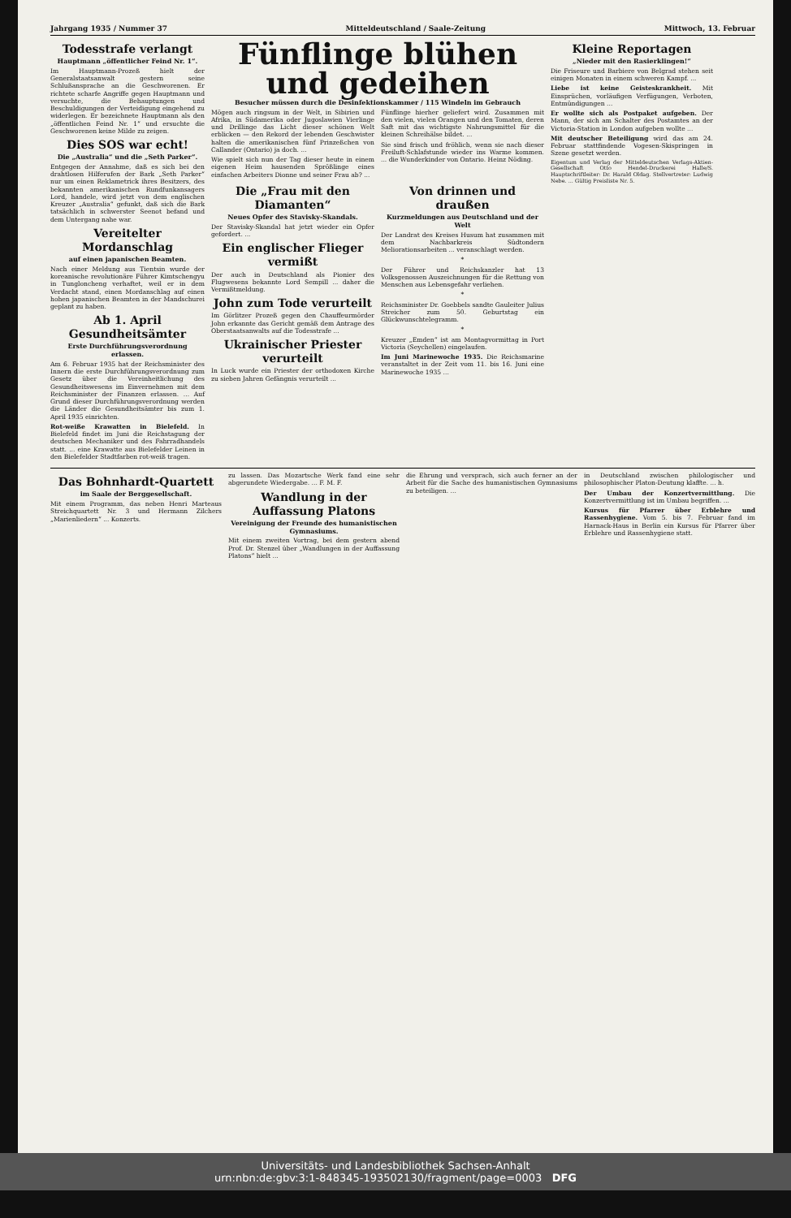Jahrgang 1935 / Nummer 37 Mitteldeutschland / Saale-Zeitung Mittwoch, 13. Februar
Todesstrafe verlangt
Hauptmann „öffentlicher Feind Nr. 1“.
Im Hauptmann-Prozeß hielt der Generalstaatsanwalt gestern seine Schlußansprache an die Geschworenen. Er richtete scharfe Angriffe gegen Hauptmann und versuchte, die Behauptungen und Beschuldigungen der Verteidigung eingehend zu widerlegen. Er bezeichnete Hauptmann als den „öffentlichen Feind Nr. 1“ und ersuchte die Geschworenen keine Milde zu zeigen.
Dies SOS war echt!
Die „Australia“ und die „Seth Parker“.
Entgegen der Annahme, daß es sich bei den drahtlosen Hilferufen der Bark „Seth Parker“ nur um einen Reklametrick ihres Besitzers, des bekannten amerikanischen Rundfunkansagers Lord, handele, wird jetzt von dem englischen Kreuzer „Australia“ gefunkt, daß sich die Bark tatsächlich in schwerster Seenot befand und dem Untergang nahe war.
Vereitelter Mordanschlag
auf einen japanischen Beamten.
Nach einer Meldung aus Tientsin wurde der koreanische revolutionäre Führer Kimtschengyu in Tungloncheng verhaftet, weil er in dem Verdacht stand, einen Mordanschlag auf einen hohen japanischen Beamten in der Mandschurei geplant zu haben.
Ab 1. April Gesundheitsämter
Erste Durchführungsverordnung erlassen.
Am 6. Februar 1935 hat der Reichsminister des Innern die erste Durchführungsverordnung zum Gesetz über die Vereinheitlichung des Gesundheitswesens im Einvernehmen mit dem Reichsminister der Finanzen erlassen. ... Auf Grund dieser Durchführungsverordnung werden die Länder die Gesundheitsämter bis zum 1. April 1935 einrichten.
Rot-weiße Krawatten in Bielefeld. In Bielefeld findet im Juni die Reichstagung der deutschen Mechaniker und des Fahrradhandels statt. ... eine Krawatte aus Bielefelder Leinen in den Bielefelder Stadtfarben rot-weiß tragen.
Fünflinge blühen und gedeihen
Besucher müssen durch die Desinfektionskammer / 115 Windeln im Gebrauch
Mögen auch ringsum in der Welt, in Sibirien und Afrika, in Südamerika oder Jugoslawien Vierlinge und Drillinge das Licht dieser schönen Welt erblicken — den Rekord der lebenden Geschwister halten die amerikanischen fünf Prinzeßchen von Callander (Ontario) ja doch. ...
Wie spielt sich nun der Tag dieser heute in einem eigenen Heim hausenden Sprößlinge eines einfachen Arbeiters Dionne und seiner Frau ab? ...
Fünflinge hierher geliefert wird. Zusammen mit den vielen, vielen Orangen und den Tomaten, deren Saft mit das wichtigste Nahrungsmittel für die kleinen Schreihälse bildet. ...
Sie sind frisch und fröhlich, wenn sie nach dieser Freiluft-Schlafstunde wieder ins Warme kommen. ... die Wunderkinder von Ontario. Heinz Nöding.
Die „Frau mit den Diamanten“
Neues Opfer des Stavisky-Skandals.
Der Stavisky-Skandal hat jetzt wieder ein Opfer gefordert. ...
Ein englischer Flieger vermißt
Der auch in Deutschland als Pionier des Flugwesens bekannte Lord Sempill ... daher die Vermißtmeldung.
John zum Tode verurteilt
Im Görlitzer Prozeß gegen den Chauffeurmörder John erkannte das Gericht gemäß dem Antrage des Oberstaatsanwalts auf die Todesstrafe ...
Ukrainischer Priester verurteilt
In Luck wurde ein Priester der orthodoxen Kirche zu sieben Jahren Gefängnis verurteilt ...
Von drinnen und draußen
Kurzmeldungen aus Deutschland und der Welt
Der Landrat des Kreises Husum hat zusammen mit dem Nachbarkreis Südtondern Meliorationsarbeiten ... veranschlagt werden.
*
Der Führer und Reichskanzler hat 13 Volksgenossen Auszeichnungen für die Rettung von Menschen aus Lebensgefahr verliehen.
*
Reichsminister Dr. Goebbels sandte Gauleiter Julius Streicher zum 50. Geburtstag ein Glückwunschtelegramm.
*
Kreuzer „Emden“ ist am Montagvormittag in Port Victoria (Seychellen) eingelaufen.
Im Juni Marinewoche 1935. Die Reichsmarine veranstaltet in der Zeit vom 11. bis 16. Juni eine Marinewoche 1935 ...
Kleine Reportagen
„Nieder mit den Rasierklingen!“
Die Friseure und Barbiere von Belgrad stehen seit einigen Monaten in einem schweren Kampf. ...
Liebe ist keine Geisteskrankheit. Mit Einsprüchen, vorläufigen Verfügungen, Verboten, Entmündigungen ...
Er wollte sich als Postpaket aufgeben. Der Mann, der sich am Schalter des Postamtes an der Victoria-Station in London aufgeben wollte ...
Mit deutscher Beteiligung wird das am 24. Februar stattfindende Vogesen-Skispringen in Szene gesetzt werden.
Eigentum und Verlag der Mitteldeutschen Verlags-Aktien-Gesellschaft Otto Hendel-Druckerei Halle/S. Hauptschriftleiter: Dr. Harald Oldag. Stellvertreter: Ludwig Nebe. ... Gültig Preisliste Nr. 5.
Das Bohnhardt-Quartett
im Saale der Berggesellschaft.
Mit einem Programm, das neben Henri Marteaus Streichquartett Nr. 3 und Hermann Zilchers „Marienliedern“ ... Konzerts.
zu lassen. Das Mozartsche Werk fand eine sehr abgerundete Wiedergabe. ... F. M. F.
Wandlung in der Auffassung Platons
Vereinigung der Freunde des humanistischen Gymnasiums.
Mit einem zweiten Vortrag, bei dem gestern abend Prof. Dr. Stenzel über „Wandlungen in der Auffassung Platons“ hielt ...
die Ehrung und versprach, sich auch ferner an der Arbeit für die Sache des humanistischen Gymnasiums zu beteiligen. ...
in Deutschland zwischen philologischer und philosophischer Platon-Deutung klaffte. ... h.
Der Umbau der Konzertvermittlung. Die Konzertvermittlung ist im Umbau begriffen. ...
Kursus für Pfarrer über Erblehre und Rassenhygiene. Vom 5. bis 7. Februar fand im Harnack-Haus in Berlin ein Kursus für Pfarrer über Erblehre und Rassenhygiene statt.
Universitäts- und Landesbibliothek Sachsen-Anhalt
urn:nbn:de:gbv:3:1-848345-193502130/fragment/page=0003 DFG